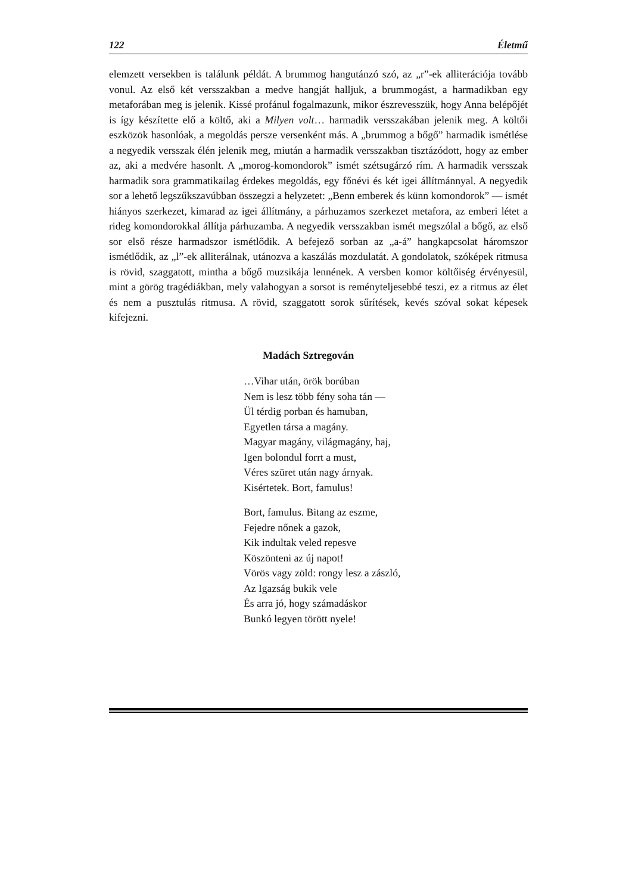122 Életmű
elemzett versekben is találunk példát. A brummog hangutánzó szó, az „r”-ek alliterációja tovább vonul. Az első két versszakban a medve hangját halljuk, a brummogást, a harmadikban egy metaforában meg is jelenik. Kissé profánul fogalmazunk, mikor észrevesszük, hogy Anna belépőjét is így készítette elő a költő, aki a Milyen volt… harmadik versszakában jelenik meg. A költői eszközök hasonlóak, a megoldás persze versenként más. A „brummog a bőgő” harmadik ismétlése a negyedik versszak élén jelenik meg, miután a harmadik versszakban tisztázódott, hogy az ember az, aki a medvére hasonlt. A „morog-komondorok” ismét szétsugárzó rím. A harmadik versszak harmadik sora grammatikailag érdekes megoldás, egy főnévi és két igei állítmánnyal. A negyedik sor a lehető legszűkszavúbban összegzi a helyzetet: „Benn emberek és künn komondorok” — ismét hiányos szerkezet, kimarad az igei állítmány, a párhuzamos szerkezet metafora, az emberi létet a rideg komondorokkal állítja párhuzamba. A negyedik versszakban ismét megszólal a bőgő, az első sor első része harmadszor ismétlődik. A befejező sorban az „a-á” hangkapcsolat háromszor ismétlődik, az „l”-ek alliterálnak, utánozva a kaszálás mozdulatát. A gondolatok, szóképek ritmusa is rövid, szaggatott, mintha a bőgő muzsikája lennének. A versben komor költőiség érvényesül, mint a görög tragédiákban, mely valahogyan a sorsot is reményteljesebbé teszi, ez a ritmus az élet és nem a pusztulás ritmusa. A rövid, szaggatott sorok sűrítések, kevés szóval sokat képesek kifejezni.
Madách Sztregován
…Vihar után, örök borúban
Nem is lesz több fény soha tán —
Ül térdig porban és hamuban,
Egyetlen társa a magány.
Magyar magány, világmagány, haj,
Igen bolondul forrt a must,
Véres szüret után nagy árnyak.
Kisértetek. Bort, famulus!
Bort, famulus. Bitang az eszme,
Fejedre nőnek a gazok,
Kik indultak veled repesve
Köszönteni az új napot!
Vörös vagy zöld: rongy lesz a zászló,
Az Igazság bukik vele
És arra jó, hogy számadáskor
Bunkó legyen törött nyele!